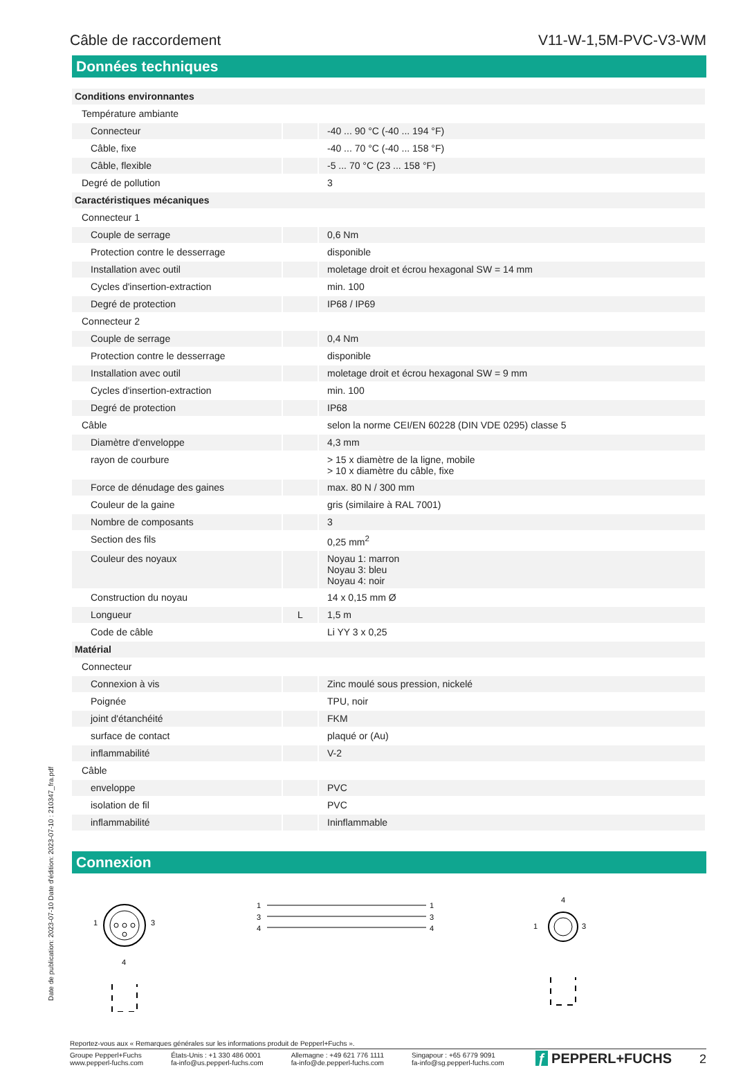Câble de raccordement V11-W-1,5M-PVC-V3-WM
Données techniques
| Conditions environnantes | | |
| Température ambiante | | |
| Connecteur | | -40 ... 90 °C (-40 ... 194 °F) |
| Câble, fixe | | -40 ... 70 °C (-40 ... 158 °F) |
| Câble, flexible | | -5 ... 70 °C (23 ... 158 °F) |
| Degré de pollution | | 3 |
| Caractéristiques mécaniques | | |
| Connecteur 1 | | |
| Couple de serrage | | 0,6 Nm |
| Protection contre le desserrage | | disponible |
| Installation avec outil | | moletage droit et écrou hexagonal SW = 14 mm |
| Cycles d'insertion-extraction | | min. 100 |
| Degré de protection | | IP68 / IP69 |
| Connecteur 2 | | |
| Couple de serrage | | 0,4 Nm |
| Protection contre le desserrage | | disponible |
| Installation avec outil | | moletage droit et écrou hexagonal SW = 9 mm |
| Cycles d'insertion-extraction | | min. 100 |
| Degré de protection | | IP68 |
| Câble | | selon la norme CEI/EN 60228 (DIN VDE 0295) classe 5 |
| Diamètre d'enveloppe | | 4,3 mm |
| rayon de courbure | | > 15 x diamètre de la ligne, mobile > 10 x diamètre du câble, fixe |
| Force de dénudage des gaines | | max. 80 N / 300 mm |
| Couleur de la gaine | | gris (similaire à RAL 7001) |
| Nombre de composants | | 3 |
| Section des fils | | 0,25 mm<sup>2</sup> |
| Couleur des noyaux | | Noyau 1: marron Noyau 3: bleu Noyau 4: noir |
| Construction du noyau | | 14 x 0,15 mm Ø |
| Longueur | L | 1,5 m |
| Code de câble | | Li YY 3 x 0,25 |
| Matérial | | |
| Connecteur | | |
| Connexion à vis | | Zinc moulé sous pression, nickelé |
| Poignée | | TPU, noir |
| joint d'étanchéité | | FKM |
| surface de contact | | plaqué or (Au) |
| inflammabilité | | V-2 |
| Câble | | |
| enveloppe | | PVC |
| isolation de fil | | PVC |
| inflammabilité | | Ininflammable |
Connexion
1
3
4
1
3
4
1
3
4
4
1
3
Date de publication: 2023-07-10 Date d'édition: 2023-07-10 : 210347_fra.pdf
Reportez-vous aux « Remarques générales sur les informations produit de Pepperl+Fuchs ».
Groupe Pepperl+Fuchs
www.pepperl-fuchs.com
États-Unis : +1 330 486 0001
fa-info@us.pepperl-fuchs.com
Allemagne : +49 621 776 1111
fa-info@de.pepperl-fuchs.com
Singapour : +65 6779 9091
fa-info@sg.pepperl-fuchs.com
ƒ PEPPERL+FUCHS
2